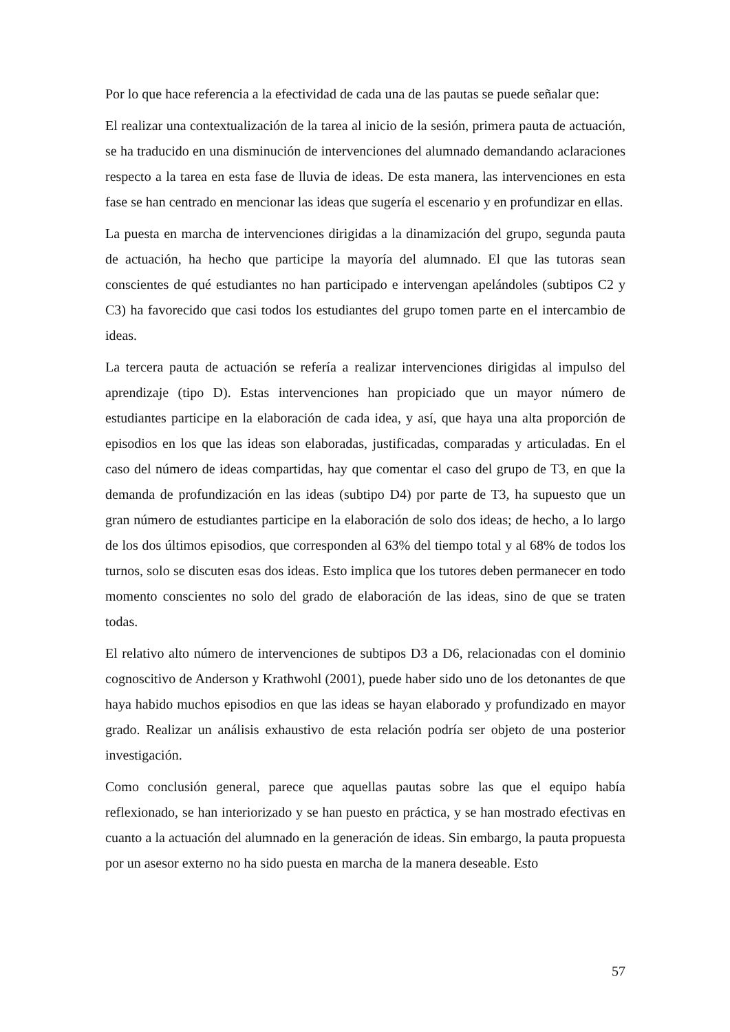Por lo que hace referencia a la efectividad de cada una de las pautas se puede señalar que:
El realizar una contextualización de la tarea al inicio de la sesión, primera pauta de actuación, se ha traducido en una disminución de intervenciones del alumnado demandando aclaraciones respecto a la tarea en esta fase de lluvia de ideas. De esta manera, las intervenciones en esta fase se han centrado en mencionar las ideas que sugería el escenario y en profundizar en ellas.
La puesta en marcha de intervenciones dirigidas a la dinamización del grupo, segunda pauta de actuación, ha hecho que participe la mayoría del alumnado. El que las tutoras sean conscientes de qué estudiantes no han participado e intervengan apelándoles (subtipos C2 y C3) ha favorecido que casi todos los estudiantes del grupo tomen parte en el intercambio de ideas.
La tercera pauta de actuación se refería a realizar intervenciones dirigidas al impulso del aprendizaje (tipo D). Estas intervenciones han propiciado que un mayor número de estudiantes participe en la elaboración de cada idea, y así, que haya una alta proporción de episodios en los que las ideas son elaboradas, justificadas, comparadas y articuladas. En el caso del número de ideas compartidas, hay que comentar el caso del grupo de T3, en que la demanda de profundización en las ideas (subtipo D4) por parte de T3, ha supuesto que un gran número de estudiantes participe en la elaboración de solo dos ideas; de hecho, a lo largo de los dos últimos episodios, que corresponden al 63% del tiempo total y al 68% de todos los turnos, solo se discuten esas dos ideas. Esto implica que los tutores deben permanecer en todo momento conscientes no solo del grado de elaboración de las ideas, sino de que se traten todas.
El relativo alto número de intervenciones de subtipos D3 a D6, relacionadas con el dominio cognoscitivo de Anderson y Krathwohl (2001), puede haber sido uno de los detonantes de que haya habido muchos episodios en que las ideas se hayan elaborado y profundizado en mayor grado. Realizar un análisis exhaustivo de esta relación podría ser objeto de una posterior investigación.
Como conclusión general, parece que aquellas pautas sobre las que el equipo había reflexionado, se han interiorizado y se han puesto en práctica, y se han mostrado efectivas en cuanto a la actuación del alumnado en la generación de ideas. Sin embargo, la pauta propuesta por un asesor externo no ha sido puesta en marcha de la manera deseable. Esto
57